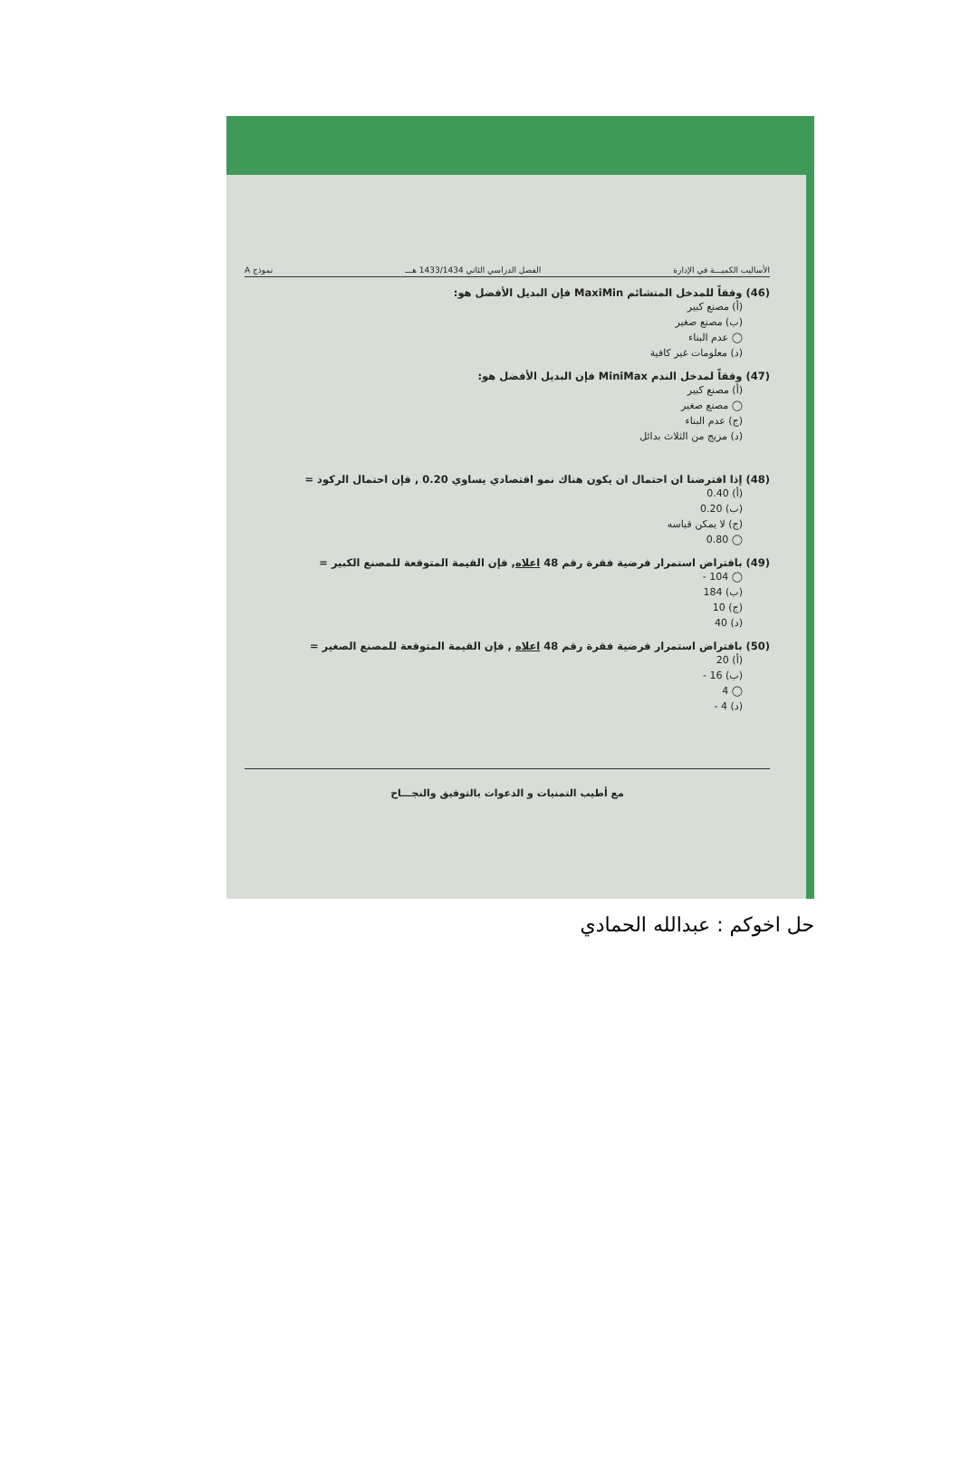الأساليب الكميـــة في الإدارة الفصل الدراسي الثاني 1433/1434 هـــ نموذج A
(46) وفقاً للمدخل المتشائم MaxiMin فإن البديل الأفضل هو:
(أ) مصنع كبير
(ب) مصنع صغير
◯ عدم البناء
(د) معلومات غير كافية
(47) وفقاً لمدخل الندم MiniMax فإن البديل الأفضل هو:
(أ) مصنع كبير
◯ مصنع صغير
(ج) عدم البناء
(د) مزيج من الثلاث بدائل
(48) إذا افترضنا ان احتمال ان يكون هناك نمو اقتصادي يساوي 0.20 , فإن احتمال الركود =
(أ) 0.40
(ب) 0.20
(ج) لا يمكن قياسه
◯ 0.80
(49) بافتراض استمرار فرضية فقرة رقم 48 اعلاه, فإن القيمة المتوقعة للمصنع الكبير =
◯ 104 -
(ب) 184
(ج) 10
(د) 40
(50) بافتراض استمرار فرضية فقرة رقم 48 اعلاه , فإن القيمة المتوقعة للمصنع الصغير =
(أ) 20
(ب) 16 -
◯ 4
(د) 4 -
مع أطيب التمنيات و الدعوات بالتوفيق والنجـــاح
حل اخوكم : عبدالله الحمادي